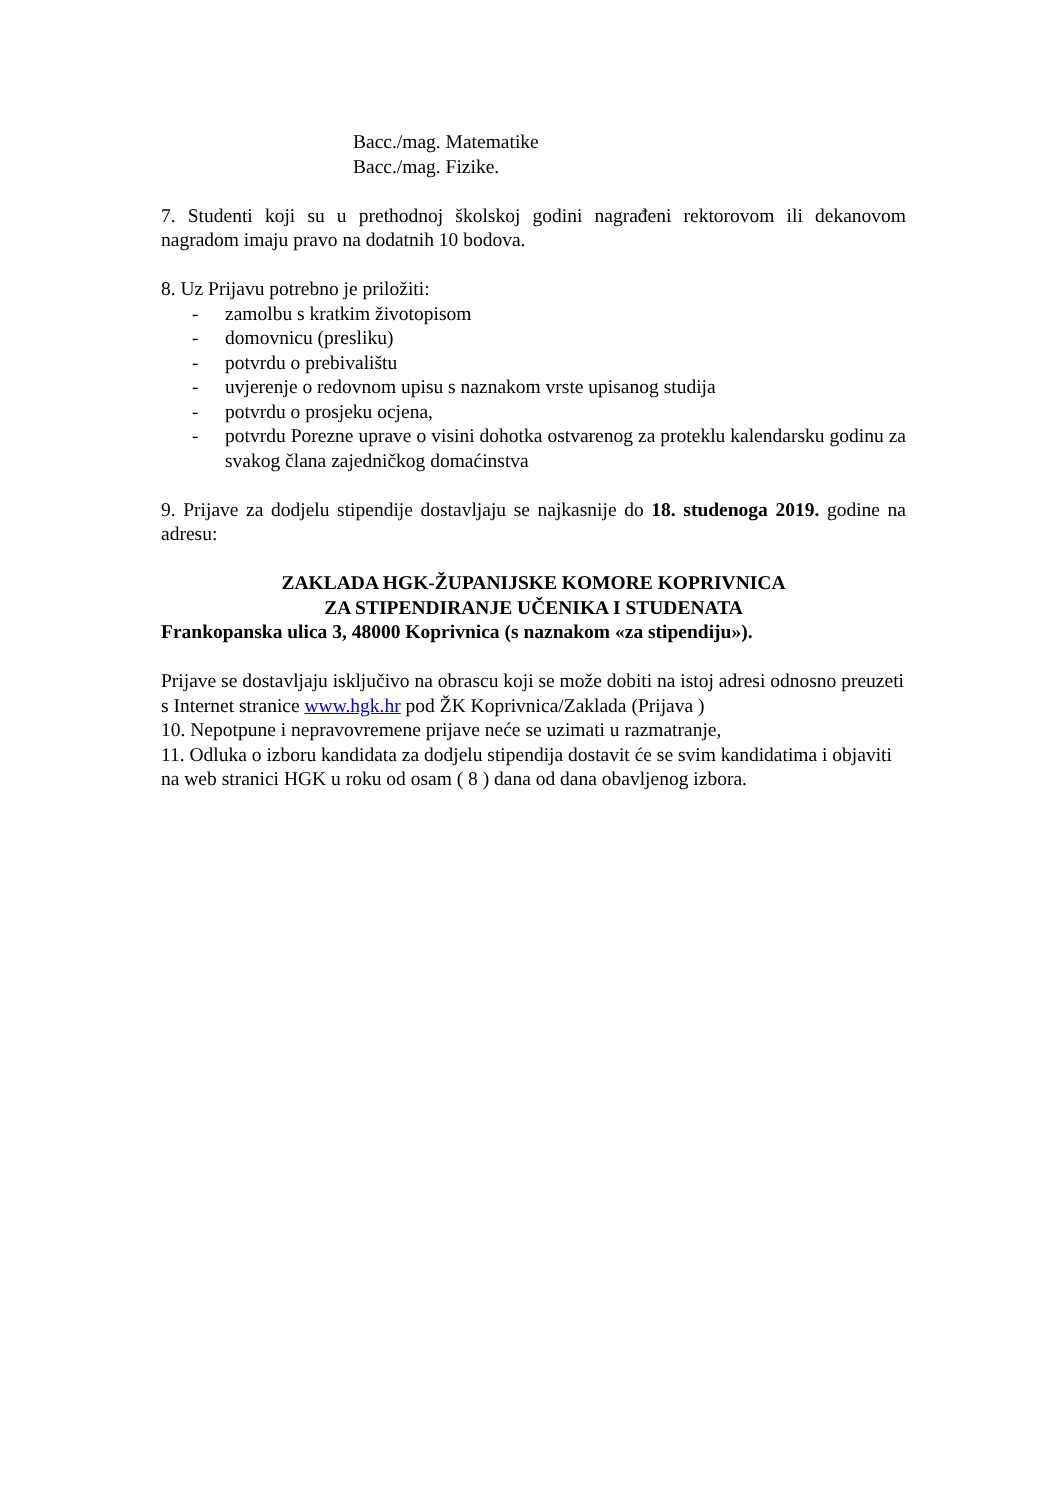Bacc./mag. Matematike
Bacc./mag. Fizike.
7. Studenti koji su u prethodnoj školskoj godini nagrađeni rektorovom ili dekanovom nagradom imaju pravo na dodatnih 10 bodova.
8. Uz Prijavu potrebno je priložiti:
- zamolbu s kratkim životopisom
- domovnicu (presliku)
- potvrdu o prebivalištu
- uvjerenje o redovnom upisu s naznakom vrste upisanog studija
- potvrdu o prosjeku ocjena,
- potvrdu Porezne uprave o visini dohotka ostvarenog za proteklu kalendarsku godinu za svakog člana zajedničkog domaćinstva
9. Prijave za dodjelu stipendije dostavljaju se najkasnije do 18. studenoga 2019. godine na adresu:
ZAKLADA HGK-ŽUPANIJSKE KOMORE KOPRIVNICA
ZA STIPENDIRANJE UČENIKA I STUDENATA
Frankopanska ulica 3, 48000 Koprivnica (s naznakom «za stipendiju»).
Prijave se dostavljaju isključivo na obrascu koji se može dobiti na istoj adresi odnosno preuzeti s Internet stranice www.hgk.hr pod ŽK Koprivnica/Zaklada (Prijava )
10. Nepotpune i nepravovremene prijave neće se uzimati u razmatranje,
11. Odluka o izboru kandidata za dodjelu stipendija dostavit će se svim kandidatima i objaviti na web stranici HGK u roku od osam ( 8 ) dana od dana obavljenog izbora.